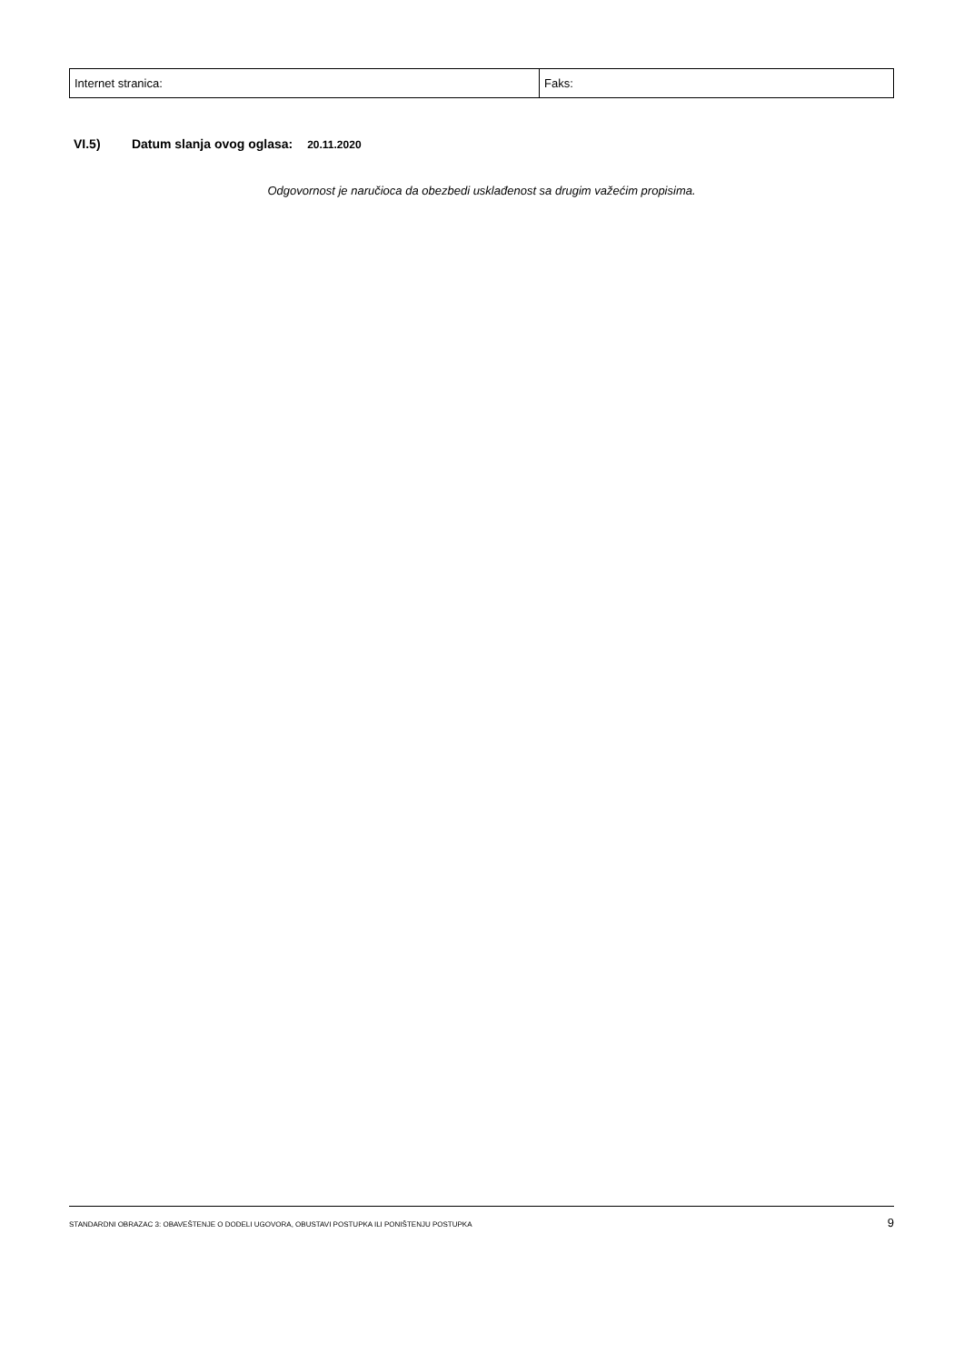| Internet stranica: | Faks: |
VI.5) Datum slanja ovog oglasa: 20.11.2020
Odgovornost je naručioca da obezbedi usklađenost sa drugim važećim propisima.
STANDARDNI OBRAZAC 3: OBAVEŠTENJE O DODELI UGOVORA, OBUSTAVI POSTUPKA ILI PONIŠTENJU POSTUPKA 9